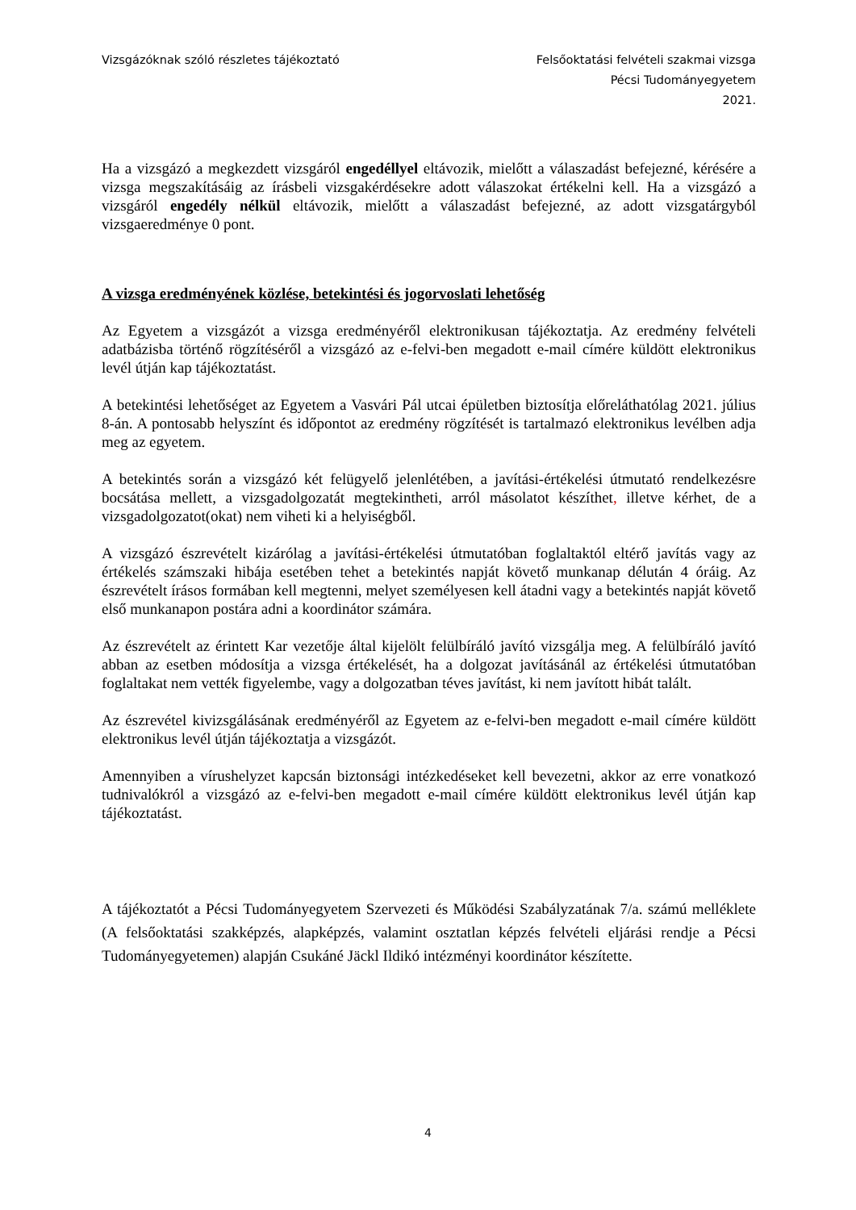Vizsgázóknak szóló részletes tájékoztató
Felsőoktatási felvételi szakmai vizsga
Pécsi Tudományegyetem
2021.
Ha a vizsgázó a megkezdett vizsgáról engedéllyel eltávozik, mielőtt a válaszadást befejezné, kérésére a vizsga megszakításáig az írásbeli vizsgakérdésekre adott válaszokat értékelni kell. Ha a vizsgázó a vizsgáról engedély nélkül eltávozik, mielőtt a válaszadást befejezné, az adott vizsgatárgyból vizsgaeredménye 0 pont.
A vizsga eredményének közlése, betekintési és jogorvoslati lehetőség
Az Egyetem a vizsgázót a vizsga eredményéről elektronikusan tájékoztatja. Az eredmény felvételi adatbázisba történő rögzítéséről a vizsgázó az e-felvi-ben megadott e-mail címére küldött elektronikus levél útján kap tájékoztatást.
A betekintési lehetőséget az Egyetem a Vasvári Pál utcai épületben biztosítja előreláthatólag 2021. július 8-án. A pontosabb helyszínt és időpontot az eredmény rögzítését is tartalmazó elektronikus levélben adja meg az egyetem.
A betekintés során a vizsgázó két felügyelő jelenlétében, a javítási-értékelési útmutató rendelkezésre bocsátása mellett, a vizsgadolgozatát megtekintheti, arról másolatot készíthet, illetve kérhet, de a vizsgadolgozatot(okat) nem viheti ki a helyiségből.
A vizsgázó észrevételt kizárólag a javítási-értékelési útmutatóban foglaltaktól eltérő javítás vagy az értékelés számszaki hibája esetében tehet a betekintés napját követő munkanap délután 4 óráig. Az észrevételt írásos formában kell megtenni, melyet személyesen kell átadni vagy a betekintés napját követő első munkanapon postára adni a koordinátor számára.
Az észrevételt az érintett Kar vezetője által kijelölt felülbíráló javító vizsgálja meg. A felülbíráló javító abban az esetben módosítja a vizsga értékelését, ha a dolgozat javításánál az értékelési útmutatóban foglaltakat nem vették figyelembe, vagy a dolgozatban téves javítást, ki nem javított hibát talált.
Az észrevétel kivizsgálásának eredményéről az Egyetem az e-felvi-ben megadott e-mail címére küldött elektronikus levél útján tájékoztatja a vizsgázót.
Amennyiben a vírushelyzet kapcsán biztonsági intézkedéseket kell bevezetni, akkor az erre vonatkozó tudnivalókról a vizsgázó az e-felvi-ben megadott e-mail címére küldött elektronikus levél útján kap tájékoztatást.
A tájékoztatót a Pécsi Tudományegyetem Szervezeti és Működési Szabályzatának 7/a. számú melléklete (A felsőoktatási szakképzés, alapképzés, valamint osztatlan képzés felvételi eljárási rendje a Pécsi Tudományegyetemen) alapján Csukáné Jäckl Ildikó intézményi koordinátor készítette.
4